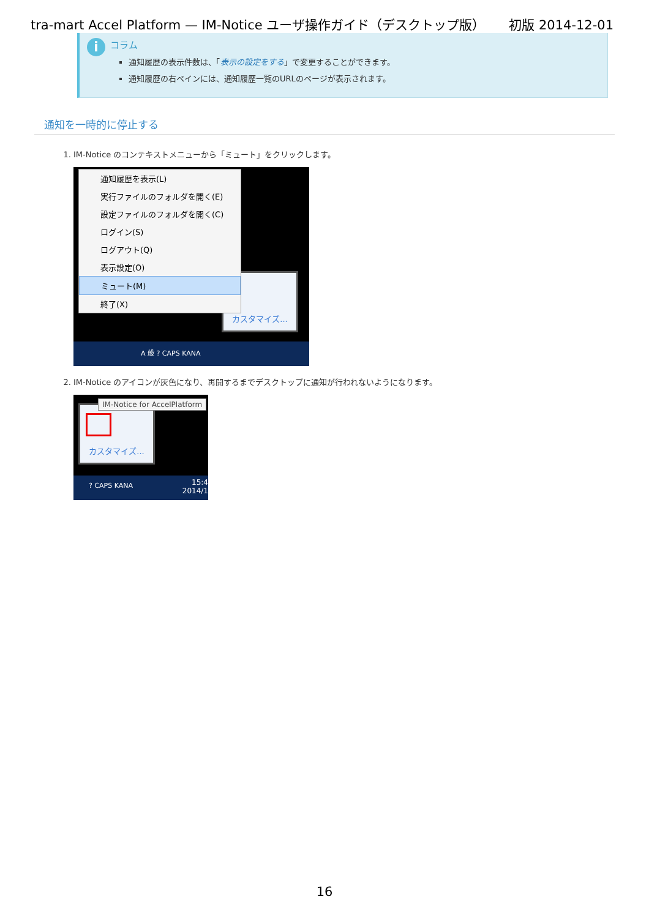tra-mart Accel Platform — IM-Notice ユーザ操作ガイド（デスクトップ版） 初版 2014-12-01
i
コラム
通知履歴の表示件数は、「表示の設定をする」で変更することができます。
通知履歴の右ペインには、通知履歴一覧のURLのページが表示されます。
通知を一時的に停止する
1. IM-Notice のコンテキストメニューから「ミュート」をクリックします。
カスタマイズ...
通知履歴を表示(L)
実行ファイルのフォルダを開く(E)
設定ファイルのフォルダを開く(C)
ログイン(S)
ログアウト(Q)
表示設定(O)
ミュート(M)
終了(X)
A 般 ? CAPS KANA
2. IM-Notice のアイコンが灰色になり、再開するまでデスクトップに通知が行われないようになります。
カスタマイズ...
IM-Notice for AccelPlatform
? CAPS KANA 15:4
2014/1
16